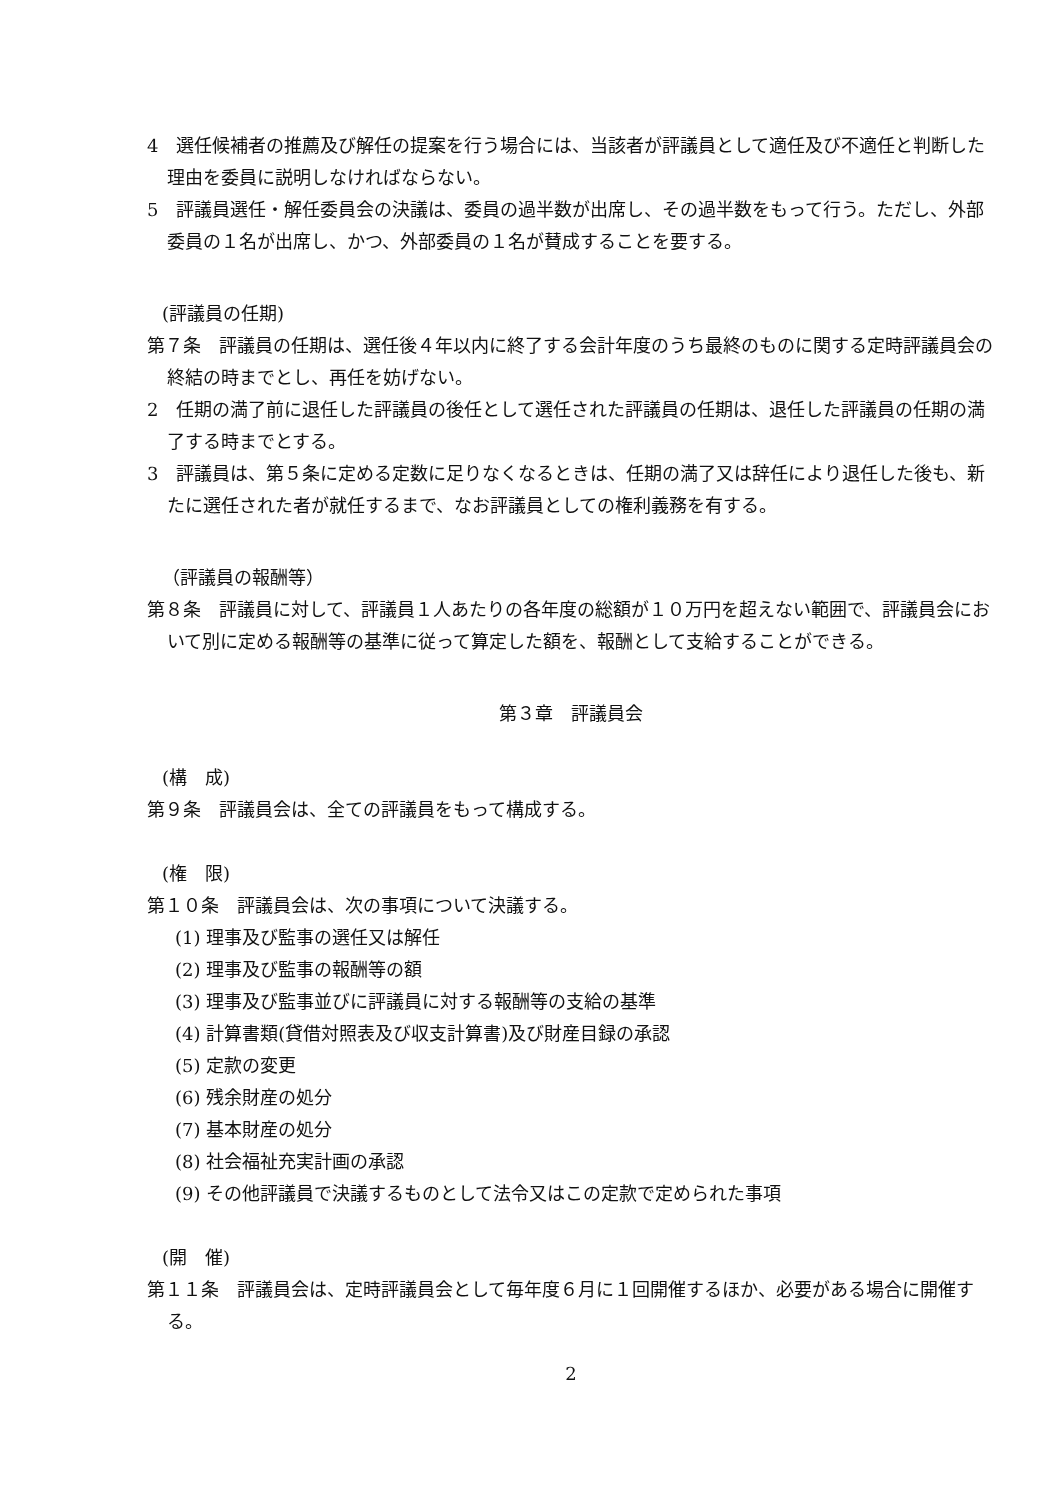4　選任候補者の推薦及び解任の提案を行う場合には、当該者が評議員として適任及び不適任と判断した理由を委員に説明しなければならない。
5　評議員選任・解任委員会の決議は、委員の過半数が出席し、その過半数をもって行う。ただし、外部委員の１名が出席し、かつ、外部委員の１名が賛成することを要する。
(評議員の任期)
第７条　評議員の任期は、選任後４年以内に終了する会計年度のうち最終のものに関する定時評議員会の終結の時までとし、再任を妨げない。
2　任期の満了前に退任した評議員の後任として選任された評議員の任期は、退任した評議員の任期の満了する時までとする。
3　評議員は、第５条に定める定数に足りなくなるときは、任期の満了又は辞任により退任した後も、新たに選任された者が就任するまで、なお評議員としての権利義務を有する。
（評議員の報酬等）
第８条　評議員に対して、評議員１人あたりの各年度の総額が１０万円を超えない範囲で、評議員会において別に定める報酬等の基準に従って算定した額を、報酬として支給することができる。
第３章　評議員会
(構　成)
第９条　評議員会は、全ての評議員をもって構成する。
(権　限)
第１０条　評議員会は、次の事項について決議する。
(1) 理事及び監事の選任又は解任
(2) 理事及び監事の報酬等の額
(3) 理事及び監事並びに評議員に対する報酬等の支給の基準
(4) 計算書類(貸借対照表及び収支計算書)及び財産目録の承認
(5) 定款の変更
(6) 残余財産の処分
(7) 基本財産の処分
(8) 社会福祉充実計画の承認
(9) その他評議員で決議するものとして法令又はこの定款で定められた事項
(開　催)
第１１条　評議員会は、定時評議員会として毎年度６月に１回開催するほか、必要がある場合に開催する。
2